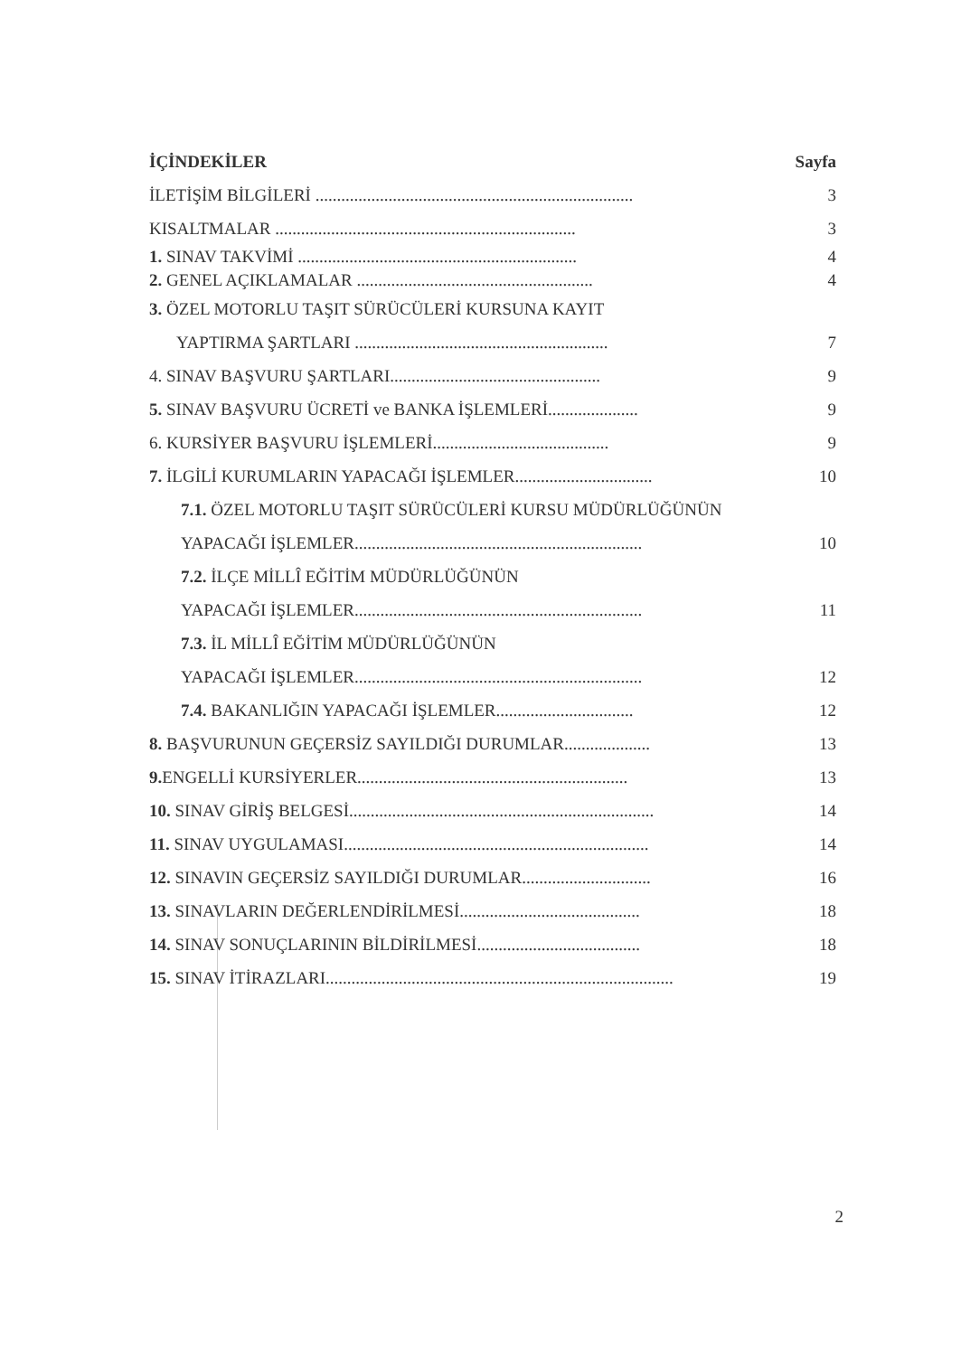İÇİNDEKİLER Sayfa
İLETİŞİM BİLGİLERİ .......................................................................... 3
KISALTMALAR ...................................................................... 3
1. SINAV TAKVİMİ ................................................................. 4
2. GENEL AÇIKLAMALAR ....................................................... 4
3. ÖZEL MOTORLU TAŞIT SÜRÜCÜLERİ KURSUNA KAYIT
YAPTIRMA ŞARTLARI ........................................................... 7
4. SINAV BAŞVURU ŞARTLARI................................................. 9
5. SINAV BAŞVURU ÜCRETİ ve BANKA İŞLEMLERİ..................... 9
6. KURSİYER BAŞVURU İŞLEMLERİ......................................... 9
7. İLGİLİ KURUMLARIN YAPACAĞI İŞLEMLER................................ 10
7.1. ÖZEL MOTORLU TAŞIT SÜRÜCÜLERİ KURSU MÜDÜRLÜĞÜNÜN
YAPACAĞI İŞLEMLER................................................................... 10
7.2. İLÇE MİLLÎ EĞİTİM MÜDÜRLÜĞÜNÜN
YAPACAĞI İŞLEMLER................................................................... 11
7.3. İL MİLLÎ EĞİTİM MÜDÜRLÜĞÜNÜN
YAPACAĞI İŞLEMLER................................................................... 12
7.4. BAKANLIĞIN YAPACAĞI İŞLEMLER................................ 12
8. BAŞVURUNUN GEÇERSİZ SAYILDIĞI DURUMLAR.................... 13
9. ENGELLİ KURSİYERLER............................................................... 13
10. SINAV GİRİŞ BELGESİ....................................................................... 14
11. SINAV UYGULAMASI....................................................................... 14
12. SINAVIN GEÇERSİZ SAYILDIĞI DURUMLAR.............................. 16
13. SINAVLARIN DEĞERLENDİRİLMESİ.......................................... 18
14. SINAV SONUÇLARININ BİLDİRİLMESİ...................................... 18
15. SINAV İTİRAZLARI................................................................................. 19
2